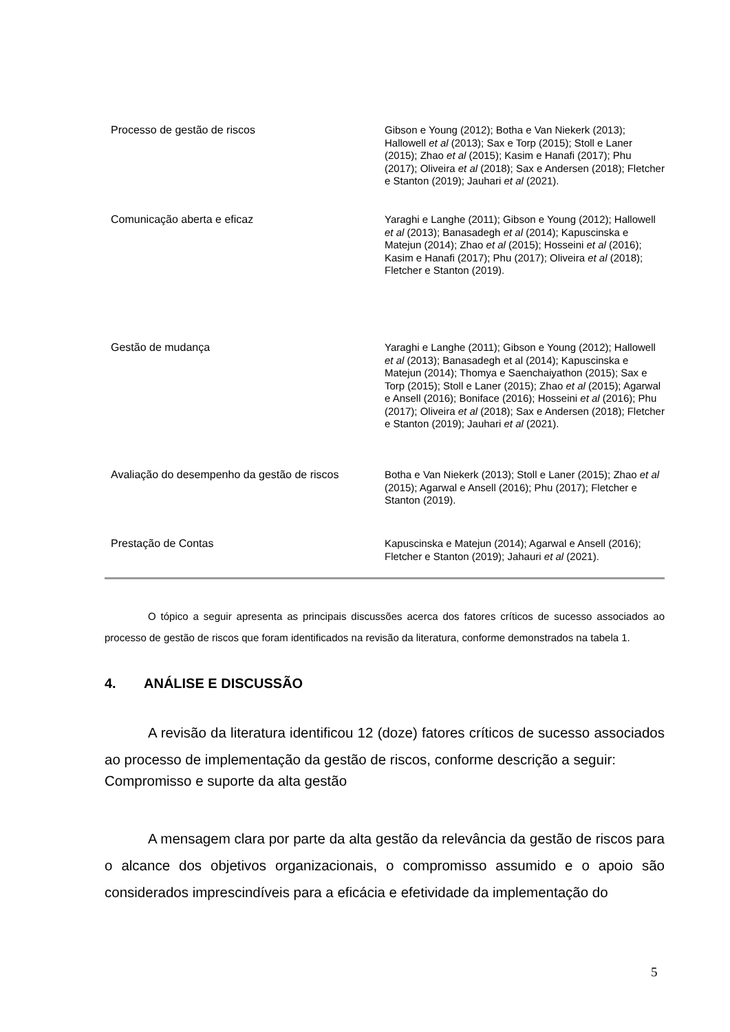| Processo de gestão de riscos | Gibson e Young (2012); Botha e Van Niekerk (2013); Hallowell et al (2013); Sax e Torp (2015); Stoll e Laner (2015); Zhao et al (2015); Kasim e Hanafi (2017); Phu (2017); Oliveira et al (2018); Sax e Andersen (2018); Fletcher e Stanton (2019); Jauhari et al (2021). |
| Comunicação aberta e eficaz | Yaraghi e Langhe (2011); Gibson e Young (2012); Hallowell et al (2013); Banasadegh et al (2014); Kapuscinska e Matejun (2014); Zhao et al (2015); Hosseini et al (2016); Kasim e Hanafi (2017); Phu (2017); Oliveira et al (2018); Fletcher e Stanton (2019). |
| Gestão de mudança | Yaraghi e Langhe (2011); Gibson e Young (2012); Hallowell et al (2013); Banasadegh et al (2014); Kapuscinska e Matejun (2014); Thomya e Saenchaiyathon (2015); Sax e Torp (2015); Stoll e Laner (2015); Zhao et al (2015); Agarwal e Ansell (2016); Boniface (2016); Hosseini et al (2016); Phu (2017); Oliveira et al (2018); Sax e Andersen (2018); Fletcher e Stanton (2019); Jauhari et al (2021). |
| Avaliação do desempenho da gestão de riscos | Botha e Van Niekerk (2013); Stoll e Laner (2015); Zhao et al (2015); Agarwal e Ansell (2016); Phu (2017); Fletcher e Stanton (2019). |
| Prestação de Contas | Kapuscinska e Matejun (2014); Agarwal e Ansell (2016); Fletcher e Stanton (2019); Jahauri et al (2021). |
O tópico a seguir apresenta as principais discussões acerca dos fatores críticos de sucesso associados ao processo de gestão de riscos que foram identificados na revisão da literatura, conforme demonstrados na tabela 1.
4. ANÁLISE E DISCUSSÃO
A revisão da literatura identificou 12 (doze) fatores críticos de sucesso associados ao processo de implementação da gestão de riscos, conforme descrição a seguir:
Compromisso e suporte da alta gestão
A mensagem clara por parte da alta gestão da relevância da gestão de riscos para o alcance dos objetivos organizacionais, o compromisso assumido e o apoio são considerados imprescindíveis para a eficácia e efetividade da implementação do
5